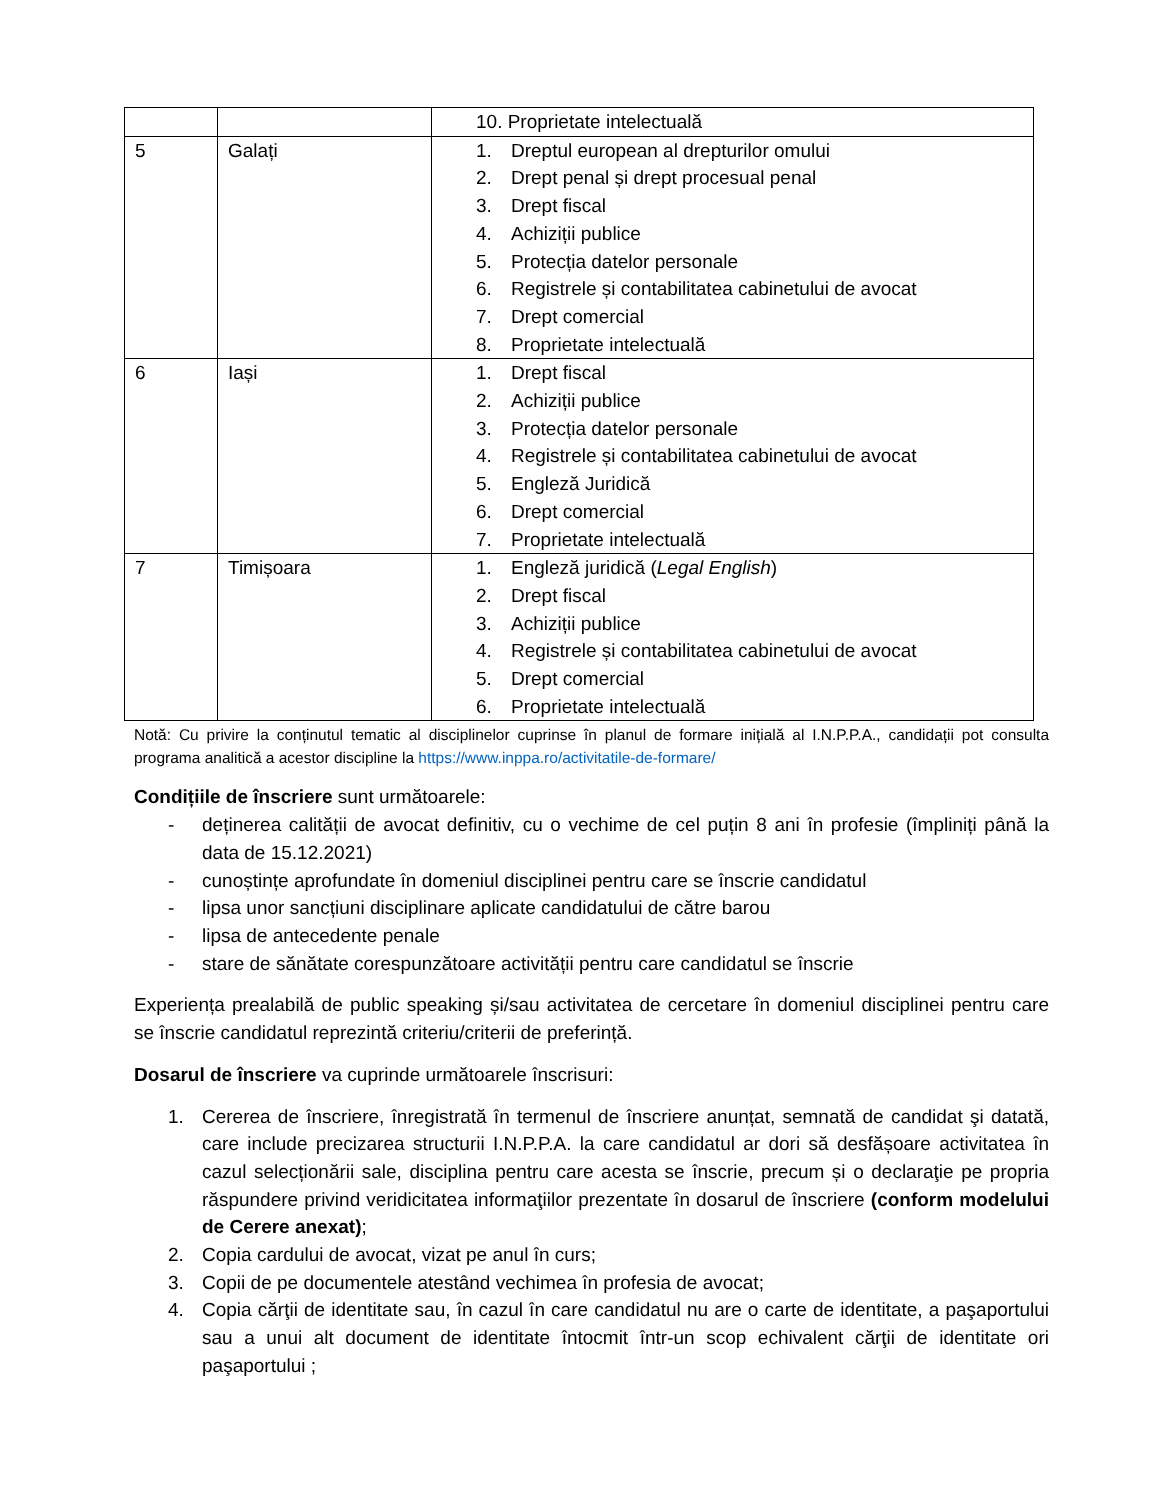| | | 10. Proprietate intelectuală |
| 5 | Galați | 1. Dreptul european al drepturilor omului 2. Drept penal și drept procesual penal 3. Drept fiscal 4. Achiziții publice 5. Protecția datelor personale 6. Registrele și contabilitatea cabinetului de avocat 7. Drept comercial 8. Proprietate intelectuală |
| 6 | Iași | 1. Drept fiscal 2. Achiziții publice 3. Protecția datelor personale 4. Registrele și contabilitatea cabinetului de avocat 5. Engleză Juridică 6. Drept comercial 7. Proprietate intelectuală |
| 7 | Timișoara | 1. Engleză juridică ( Legal English ) 2. Drept fiscal 3. Achiziții publice 4. Registrele și contabilitatea cabinetului de avocat 5. Drept comercial 6. Proprietate intelectuală |
Notă: Cu privire la conținutul tematic al disciplinelor cuprinse în planul de formare inițială al I.N.P.P.A., candidații pot consulta programa analitică a acestor discipline la https://www.inppa.ro/activitatile-de-formare/
Condițiile de înscriere sunt următoarele:
- deținerea calității de avocat definitiv, cu o vechime de cel puțin 8 ani în profesie (împliniți până la data de 15.12.2021)
- cunoștințe aprofundate în domeniul disciplinei pentru care se înscrie candidatul
- lipsa unor sancțiuni disciplinare aplicate candidatului de către barou
- lipsa de antecedente penale
- stare de sănătate corespunzătoare activității pentru care candidatul se înscrie
Experiența prealabilă de public speaking și/sau activitatea de cercetare în domeniul disciplinei pentru care se înscrie candidatul reprezintă criteriu/criterii de preferință.
Dosarul de înscriere va cuprinde următoarele înscrisuri:
1. Cererea de înscriere, înregistrată în termenul de înscriere anunțat, semnată de candidat şi datată, care include precizarea structurii I.N.P.P.A. la care candidatul ar dori să desfășoare activitatea în cazul selecționării sale, disciplina pentru care acesta se înscrie, precum și o declaraţie pe propria răspundere privind veridicitatea informaţiilor prezentate în dosarul de înscriere (conform modelului de Cerere anexat);
2. Copia cardului de avocat, vizat pe anul în curs;
3. Copii de pe documentele atestând vechimea în profesia de avocat;
4. Copia cărţii de identitate sau, în cazul în care candidatul nu are o carte de identitate, a paşaportului sau a unui alt document de identitate întocmit într-un scop echivalent cărţii de identitate ori paşaportului ;